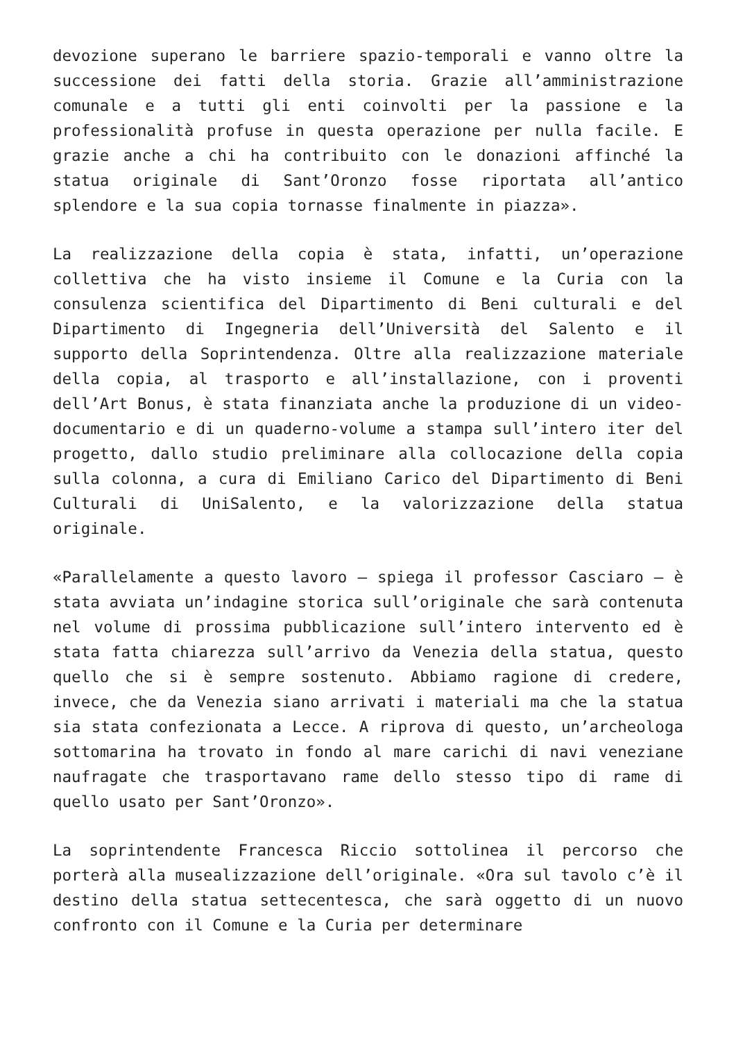devozione superano le barriere spazio-temporali e vanno oltre la successione dei fatti della storia. Grazie all’amministrazione comunale e a tutti gli enti coinvolti per la passione e la professionalità profuse in questa operazione per nulla facile. E grazie anche a chi ha contribuito con le donazioni affinché la statua originale di Sant’Oronzo fosse riportata all’antico splendore e la sua copia tornasse finalmente in piazza».
La realizzazione della copia è stata, infatti, un’operazione collettiva che ha visto insieme il Comune e la Curia con la consulenza scientifica del Dipartimento di Beni culturali e del Dipartimento di Ingegneria dell’Università del Salento e il supporto della Soprintendenza. Oltre alla realizzazione materiale della copia, al trasporto e all’installazione, con i proventi dell’Art Bonus, è stata finanziata anche la produzione di un video-documentario e di un quaderno-volume a stampa sull’intero iter del progetto, dallo studio preliminare alla collocazione della copia sulla colonna, a cura di Emiliano Carico del Dipartimento di Beni Culturali di UniSalento, e la valorizzazione della statua originale.
«Parallelamente a questo lavoro – spiega il professor Casciaro – è stata avviata un’indagine storica sull’originale che sarà contenuta nel volume di prossima pubblicazione sull’intero intervento ed è stata fatta chiarezza sull’arrivo da Venezia della statua, questo quello che si è sempre sostenuto. Abbiamo ragione di credere, invece, che da Venezia siano arrivati i materiali ma che la statua sia stata confezionata a Lecce. A riprova di questo, un’archeologa sottomarina ha trovato in fondo al mare carichi di navi veneziane naufragate che trasportavano rame dello stesso tipo di rame di quello usato per Sant’Oronzo».
La soprintendente Francesca Riccio sottolinea il percorso che porterà alla musealizzazione dell’originale. «Ora sul tavolo c’è il destino della statua settecentesca, che sarà oggetto di un nuovo confronto con il Comune e la Curia per determinare